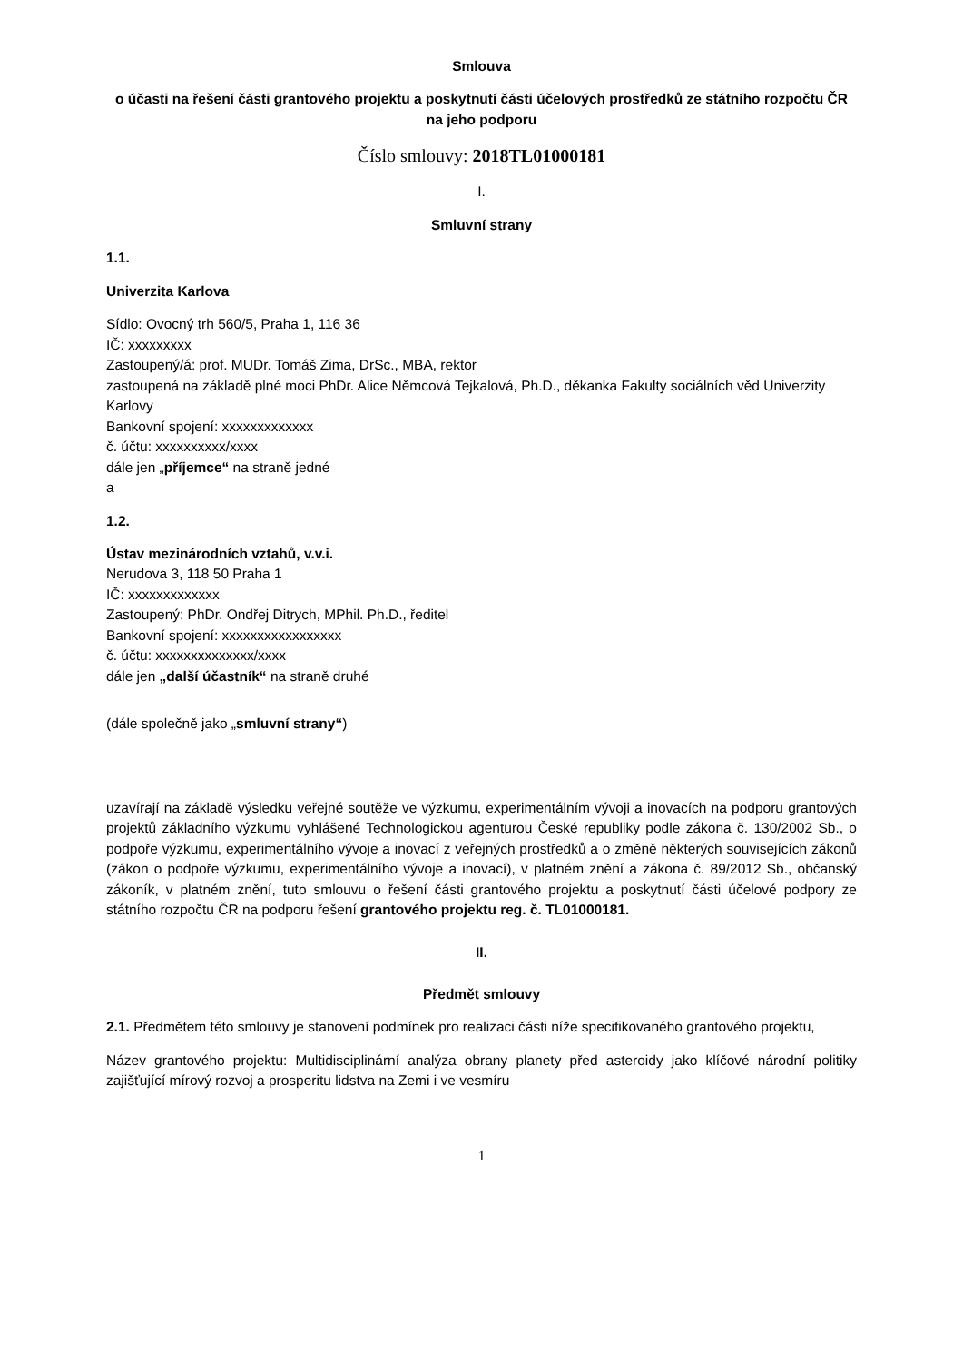Smlouva
o účasti na řešení části grantového projektu a poskytnutí části účelových prostředků ze státního rozpočtu ČR na jeho podporu
Číslo smlouvy: 2018TL01000181
I.
Smluvní strany
1.1.
Univerzita Karlova
Sídlo: Ovocný trh 560/5, Praha 1, 116 36
IČ: xxxxxxxxx
Zastoupený/á: prof. MUDr. Tomáš Zima, DrSc., MBA, rektor
zastoupená na základě plné moci PhDr. Alice Němcová Tejkalová, Ph.D., děkanka Fakulty sociálních věd Univerzity Karlovy
Bankovní spojení: xxxxxxxxxxxxx
č. účtu: xxxxxxxxxx/xxxx
dále jen „příjemce“ na straně jedné
a
1.2.
Ústav mezinárodních vztahů, v.v.i.
Nerudova 3, 118 50 Praha 1
IČ: xxxxxxxxxxxxx
Zastoupený: PhDr. Ondřej Ditrych, MPhil. Ph.D., ředitel
Bankovní spojení: xxxxxxxxxxxxxxxxx
č. účtu: xxxxxxxxxxxxxx/xxxx
dále jen „další účastník“ na straně druhé
(dále společně jako „smluvní strany“)
uzavírají na základě výsledku veřejné soutěže ve výzkumu, experimentálním vývoji a inovacích na podporu grantových projektů základního výzkumu vyhlášené Technologickou agenturou České republiky podle zákona č. 130/2002 Sb., o podpoře výzkumu, experimentálního vývoje a inovací z veřejných prostředků a o změně některých souvisejících zákonů (zákon o podpoře výzkumu, experimentálního vývoje a inovací), v platném znění a zákona č. 89/2012 Sb., občanský zákoník, v platném znění, tuto smlouvu o řešení části grantového projektu a poskytnutí části účelové podpory ze státního rozpočtu ČR na podporu řešení grantového projektu reg. č. TL01000181.
II.
Předmět smlouvy
2.1. Předmětem této smlouvy je stanovení podmínek pro realizaci části níže specifikovaného grantového projektu,
Název grantového projektu: Multidisciplinární analýza obrany planety před asteroidy jako klíčové národní politiky zajišťující mírový rozvoj a prosperitu lidstva na Zemi i ve vesmíru
1